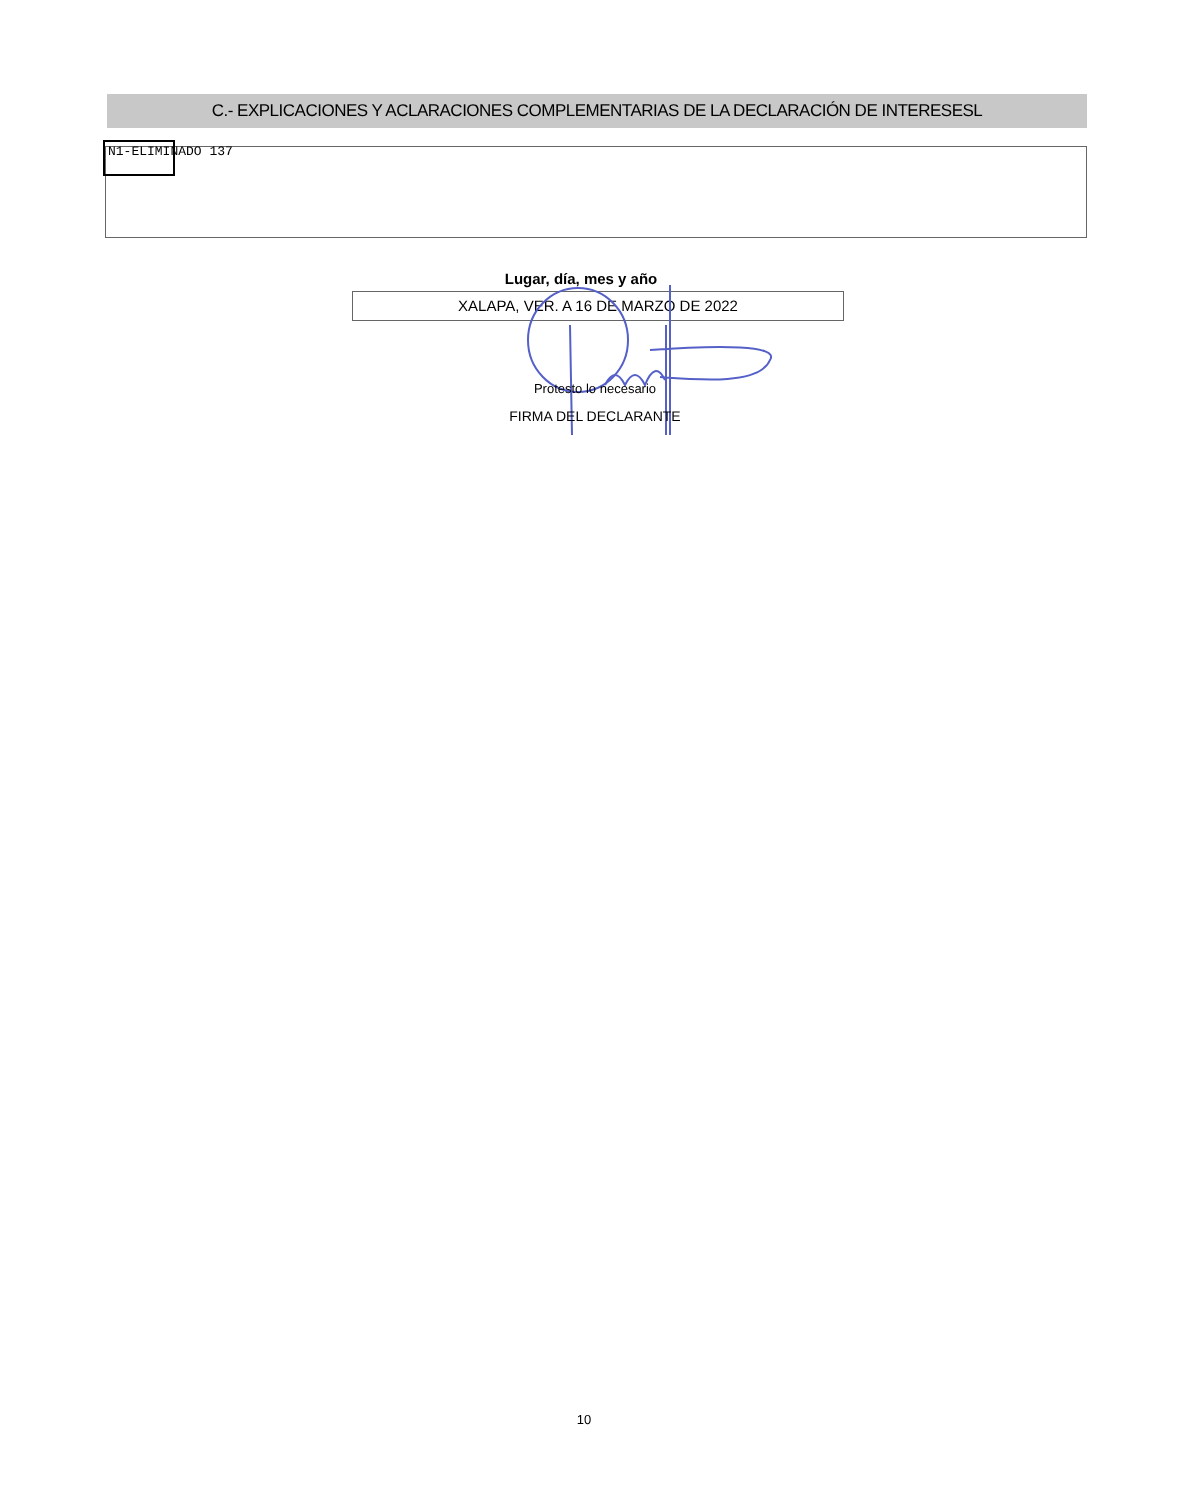C.- EXPLICACIONES Y ACLARACIONES COMPLEMENTARIAS DE LA DECLARACIÓN DE INTERESESL
N1-ELIMINADO 137
Lugar, día, mes y año
XALAPA, VER. A 16 DE MARZO DE 2022
Protesto lo necesario
FIRMA DEL DECLARANTE
10